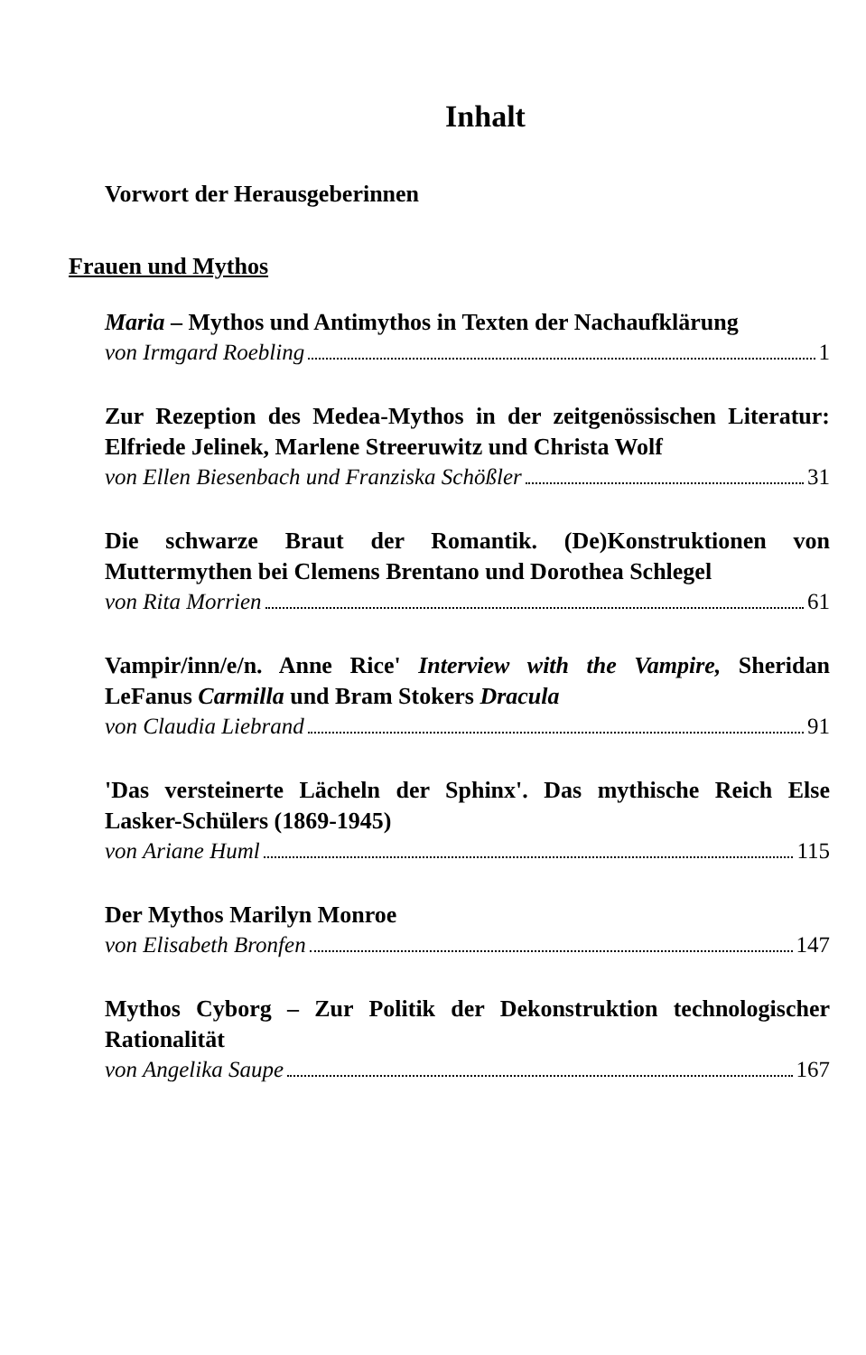Inhalt
Vorwort der Herausgeberinnen
Frauen und Mythos
Maria – Mythos und Antimythos in Texten der Nachaufklärung
von Irmgard Roebling 1
Zur Rezeption des Medea-Mythos in der zeitgenössischen Literatur: Elfriede Jelinek, Marlene Streeruwitz und Christa Wolf
von Ellen Biesenbach und Franziska Schößler 31
Die schwarze Braut der Romantik. (De)Konstruktionen von Muttermythen bei Clemens Brentano und Dorothea Schlegel
von Rita Morrien 61
Vampir/inn/e/n. Anne Rice' Interview with the Vampire, Sheridan LeFanus Carmilla und Bram Stokers Dracula
von Claudia Liebrand 91
'Das versteinerte Lächeln der Sphinx'. Das mythische Reich Else Lasker-Schülers (1869-1945)
von Ariane Huml 115
Der Mythos Marilyn Monroe
von Elisabeth Bronfen 147
Mythos Cyborg – Zur Politik der Dekonstruktion technologischer Rationalität
von Angelika Saupe 167